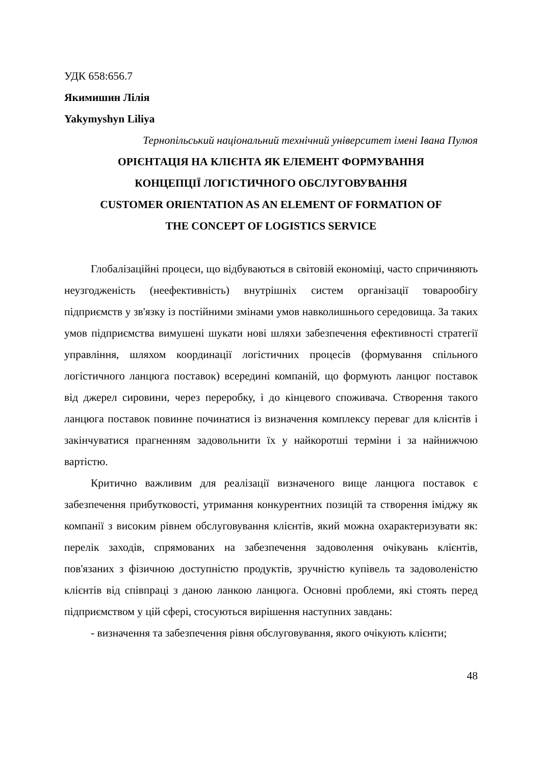УДК 658:656.7
Якимишин Лілія
Yakymyshyn Liliya
Тернопільський національний технічний університет імені Івана Пулюя
ОРІЄНТАЦІЯ НА КЛІЄНТА ЯК ЕЛЕМЕНТ ФОРМУВАННЯ
КОНЦЕПЦІЇ ЛОГІСТИЧНОГО ОБСЛУГОВУВАННЯ
CUSTOMER ORIENTATION AS AN ELEMENT OF FORMATION OF
THE CONCEPT OF LOGISTICS SERVICE
Глобалізаційні процеси, що відбуваються в світовій економіці, часто спричиняють неузгодженість (неефективність) внутрішніх систем організації товарообігу підприємств у зв'язку із постійними змінами умов навколишнього середовища. За таких умов підприємства вимушені шукати нові шляхи забезпечення ефективності стратегії управління, шляхом координації логістичних процесів (формування спільного логістичного ланцюга поставок) всередині компаній, що формують ланцюг поставок від джерел сировини, через переробку, і до кінцевого споживача. Створення такого ланцюга поставок повинне починатися із визначення комплексу переваг для клієнтів і закінчуватися прагненням задовольнити їх у найкоротші терміни і за найнижчою вартістю.
Критично важливим для реалізації визначеного вище ланцюга поставок є забезпечення прибутковості, утримання конкурентних позицій та створення іміджу як компанії з високим рівнем обслуговування клієнтів, який можна охарактеризувати як: перелік заходів, спрямованих на забезпечення задоволення очікувань клієнтів, пов'язаних з фізичною доступністю продуктів, зручністю купівель та задоволеністю клієнтів від співпраці з даною ланкою ланцюга. Основні проблеми, які стоять перед підприємством у цій сфері, стосуються вирішення наступних завдань:
- визначення та забезпечення рівня обслуговування, якого очікують клієнти;
48